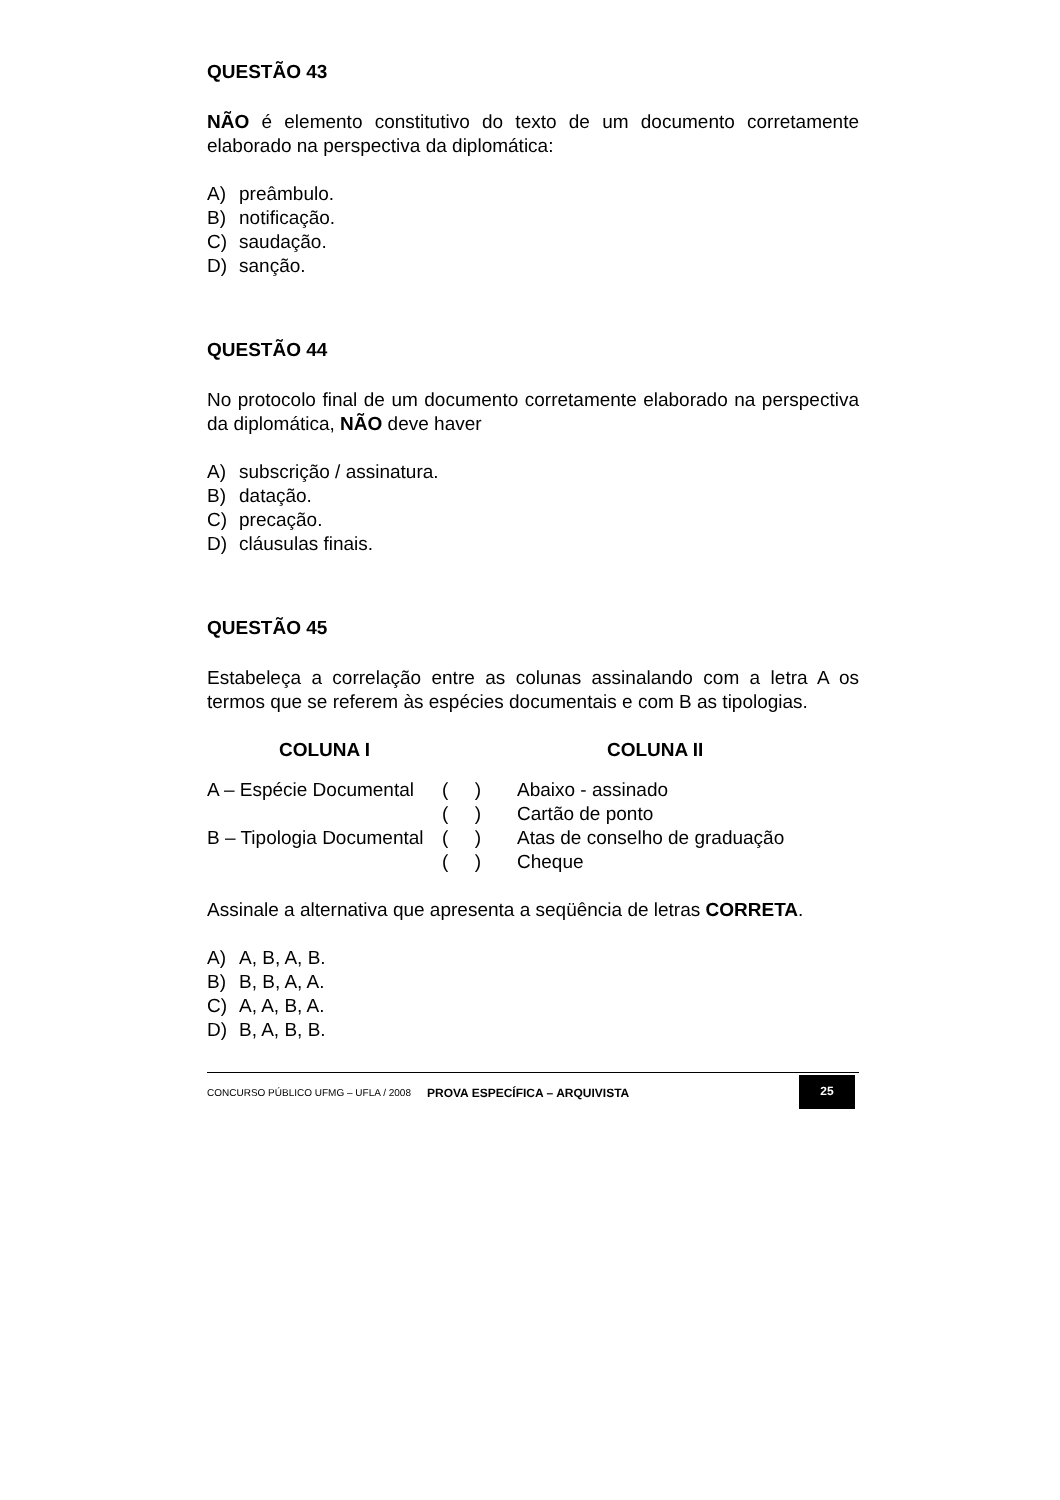QUESTÃO 43
NÃO é elemento constitutivo do texto de um documento corretamente elaborado na perspectiva da diplomática:
A) preâmbulo.
B) notificação.
C) saudação.
D) sanção.
QUESTÃO 44
No protocolo final de um documento corretamente elaborado na perspectiva da diplomática, NÃO deve haver
A) subscrição / assinatura.
B) datação.
C) precação.
D) cláusulas finais.
QUESTÃO 45
Estabeleça a correlação entre as colunas assinalando com a letra A os termos que se referem às espécies documentais e com B as tipologias.
| COLUNA I | | COLUNA II |
| --- | --- | --- |
| A – Espécie Documental | ( ) | Abaixo - assinado |
| | ( ) | Cartão de ponto |
| B – Tipologia Documental | ( ) | Atas de conselho de graduação |
| | ( ) | Cheque |
Assinale a alternativa que apresenta a seqüência de letras CORRETA.
A) A, B, A, B.
B) B, B, A, A.
C) A, A, B, A.
D) B, A, B, B.
CONCURSO PÚBLICO UFMG – UFLA / 2008
PROVA ESPECÍFICA – ARQUIVISTA
25